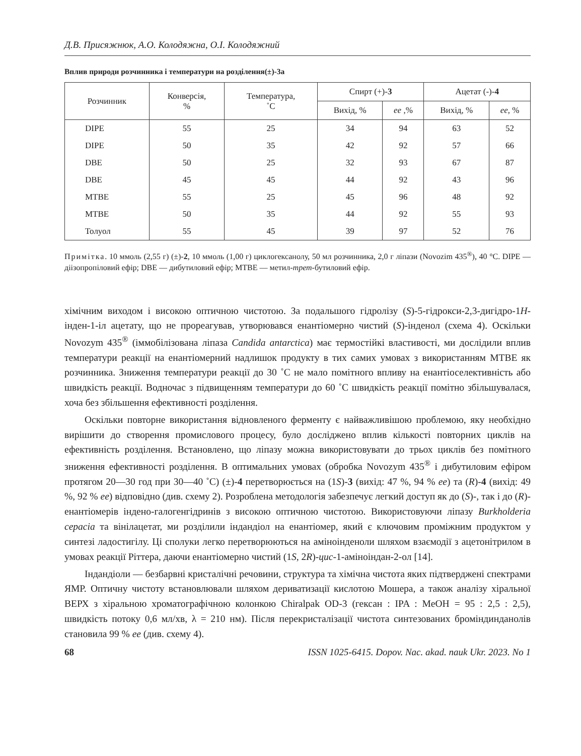Д.В. Присяжнюк, А.О. Колодяжна, О.І. Колодяжний
Вплив природи розчинника і температури на розділення(±)-3а
| Розчинник | Конверсія, % | Температура, ˚С | Спирт (+)- 3 | | Ацетат (-)- 4 | |
| --- | --- | --- | --- | --- | --- | --- |
| | | | Вихід, % | ee ,% | Вихід, % | ee , % |
| DIPE | 55 | 25 | 34 | 94 | 63 | 52 |
| DIPE | 50 | 35 | 42 | 92 | 57 | 66 |
| DBE | 50 | 25 | 32 | 93 | 67 | 87 |
| DBE | 45 | 45 | 44 | 92 | 43 | 96 |
| MTBE | 55 | 25 | 45 | 96 | 48 | 92 |
| MTBE | 50 | 35 | 44 | 92 | 55 | 93 |
| Толуол | 55 | 45 | 39 | 97 | 52 | 76 |
Примітка. 10 ммоль (2,55 г) (±)-2, 10 ммоль (1,00 г) циклогексанолу, 50 мл розчинника, 2,0 г ліпази (Novozim 435<sup>®</sup>), 40 °С. DIPE — діізопропіловий ефір; DBE — дибутиловий ефір; MTBE — метил-трет-бутиловий ефір.
хімічним виходом і високою оптичною чистотою. За подальшого гідролізу (S)-5-гідрокси-2,3-дигідро-1Н-інден-1-іл ацетату, що не прореагував, утворювався енантіомерно чистий (S)-інденол (схема 4). Оскільки Novozym 435<sup>®</sup> (іммобілізована ліпаза Candida antarctica) має термостійкі властивості, ми дослідили вплив температури реакції на енантіомерний надлишок продукту в тих самих умовах з використанням MTBE як розчинника. Зниження температури реакції до 30 ˚С не мало помітного впливу на енантіоселективність або швидкість реакції. Водночас з підвищенням температури до 60 ˚С швидкість реакції помітно збільшувалася, хоча без збільшення ефективності розділення.
Оскільки повторне використання відновленого ферменту є найважливішою проблемою, яку необхідно вирішити до створення промислового процесу, було досліджено вплив кількості повторних циклів на ефективність розділення. Встановлено, що ліпазу можна використовувати до трьох циклів без помітного зниження ефективності розділення. В оптимальних умовах (обробка Novozym 435<sup>®</sup> і дибутиловим ефіром протягом 20—30 год при 30—40 ˚С) (±)-4 перетворюється на (1S)-3 (вихід: 47 %, 94 % ee) та (R)-4 (вихід: 49 %, 92 % ee) відповідно (див. схему 2). Розроблена методологія забезпечує легкий доступ як до (S)-, так і до (R)-енантіомерів індено-галогенгідринів з високою оптичною чистотою. Використовуючи ліпазу Burkholderia cepacia та вінілацетат, ми розділили індандіол на енантіомер, який є ключовим проміжним продуктом у синтезі ладостигілу. Ці сполуки легко перетворюються на аміноінденоли шляхом взаємодії з ацетонітрилом в умовах реакції Ріттера, даючи енантіомерно чистий (1S, 2R)-цис-1-аміноіндан-2-ол [14].
Індандіоли — безбарвні кристалічні речовини, структура та хімічна чистота яких підтверджені спектрами ЯМР. Оптичну чистоту встановлювали шляхом дериватизації кислотою Мошера, а також аналізу хіральної ВЕРХ з хіральною хроматографічною колонкою Chiralpak OD-3 (гексан : IPA : MeOH = 95 : 2,5 : 2,5), швидкість потоку 0,6 мл/хв, λ = 210 нм). Після перекристалізації чистота синтезованих броміндинданолів становила 99 % ee (див. схему 4).
68 ISSN 1025-6415. Dopov. Nac. akad. nauk Ukr. 2023. No 1